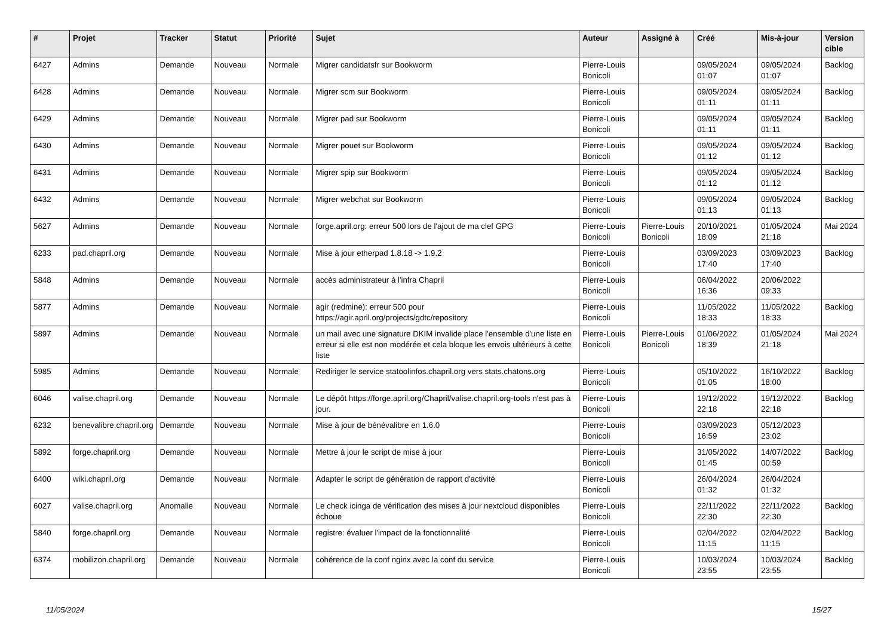| # | Projet | Tracker | Statut | Priorité | Sujet | Auteur | Assigné à | Créé | Mis-à-jour | Version cible |
| --- | --- | --- | --- | --- | --- | --- | --- | --- | --- | --- |
| 6427 | Admins | Demande | Nouveau | Normale | Migrer candidatsfr sur Bookworm | Pierre-Louis Bonicoli | | 09/05/2024 01:07 | 09/05/2024 01:07 | Backlog |
| 6428 | Admins | Demande | Nouveau | Normale | Migrer scm sur Bookworm | Pierre-Louis Bonicoli | | 09/05/2024 01:11 | 09/05/2024 01:11 | Backlog |
| 6429 | Admins | Demande | Nouveau | Normale | Migrer pad sur Bookworm | Pierre-Louis Bonicoli | | 09/05/2024 01:11 | 09/05/2024 01:11 | Backlog |
| 6430 | Admins | Demande | Nouveau | Normale | Migrer pouet sur Bookworm | Pierre-Louis Bonicoli | | 09/05/2024 01:12 | 09/05/2024 01:12 | Backlog |
| 6431 | Admins | Demande | Nouveau | Normale | Migrer spip sur Bookworm | Pierre-Louis Bonicoli | | 09/05/2024 01:12 | 09/05/2024 01:12 | Backlog |
| 6432 | Admins | Demande | Nouveau | Normale | Migrer webchat sur Bookworm | Pierre-Louis Bonicoli | | 09/05/2024 01:13 | 09/05/2024 01:13 | Backlog |
| 5627 | Admins | Demande | Nouveau | Normale | forge.april.org: erreur 500 lors de l'ajout de ma clef GPG | Pierre-Louis Bonicoli | Pierre-Louis Bonicoli | 20/10/2021 18:09 | 01/05/2024 21:18 | Mai 2024 |
| 6233 | pad.chapril.org | Demande | Nouveau | Normale | Mise à jour etherpad 1.8.18 -> 1.9.2 | Pierre-Louis Bonicoli | | 03/09/2023 17:40 | 03/09/2023 17:40 | Backlog |
| 5848 | Admins | Demande | Nouveau | Normale | accès administrateur à l'infra Chapril | Pierre-Louis Bonicoli | | 06/04/2022 16:36 | 20/06/2022 09:33 | |
| 5877 | Admins | Demande | Nouveau | Normale | agir (redmine): erreur 500 pour https://agir.april.org/projects/gdtc/repository | Pierre-Louis Bonicoli | | 11/05/2022 18:33 | 11/05/2022 18:33 | Backlog |
| 5897 | Admins | Demande | Nouveau | Normale | un mail avec une signature DKIM invalide place l'ensemble d'une liste en erreur si elle est non modérée et cela bloque les envois ultérieurs à cette liste | Pierre-Louis Bonicoli | Pierre-Louis Bonicoli | 01/06/2022 18:39 | 01/05/2024 21:18 | Mai 2024 |
| 5985 | Admins | Demande | Nouveau | Normale | Rediriger le service statoolinfos.chapril.org vers stats.chatons.org | Pierre-Louis Bonicoli | | 05/10/2022 01:05 | 16/10/2022 18:00 | Backlog |
| 6046 | valise.chapril.org | Demande | Nouveau | Normale | Le dépôt https://forge.april.org/Chapril/valise.chapril.org-tools n'est pas à jour. | Pierre-Louis Bonicoli | | 19/12/2022 22:18 | 19/12/2022 22:18 | Backlog |
| 6232 | benevalibre.chapril.org | Demande | Nouveau | Normale | Mise à jour de bénévalibre en 1.6.0 | Pierre-Louis Bonicoli | | 03/09/2023 16:59 | 05/12/2023 23:02 | |
| 5892 | forge.chapril.org | Demande | Nouveau | Normale | Mettre à jour le script de mise à jour | Pierre-Louis Bonicoli | | 31/05/2022 01:45 | 14/07/2022 00:59 | Backlog |
| 6400 | wiki.chapril.org | Demande | Nouveau | Normale | Adapter le script de génération de rapport d'activité | Pierre-Louis Bonicoli | | 26/04/2024 01:32 | 26/04/2024 01:32 | |
| 6027 | valise.chapril.org | Anomalie | Nouveau | Normale | Le check icinga de vérification des mises à jour nextcloud disponibles échoue | Pierre-Louis Bonicoli | | 22/11/2022 22:30 | 22/11/2022 22:30 | Backlog |
| 5840 | forge.chapril.org | Demande | Nouveau | Normale | registre: évaluer l'impact de la fonctionnalité | Pierre-Louis Bonicoli | | 02/04/2022 11:15 | 02/04/2022 11:15 | Backlog |
| 6374 | mobilizon.chapril.org | Demande | Nouveau | Normale | cohérence de la conf nginx avec la conf du service | Pierre-Louis Bonicoli | | 10/03/2024 23:55 | 10/03/2024 23:55 | Backlog |
11/05/2024 15/27